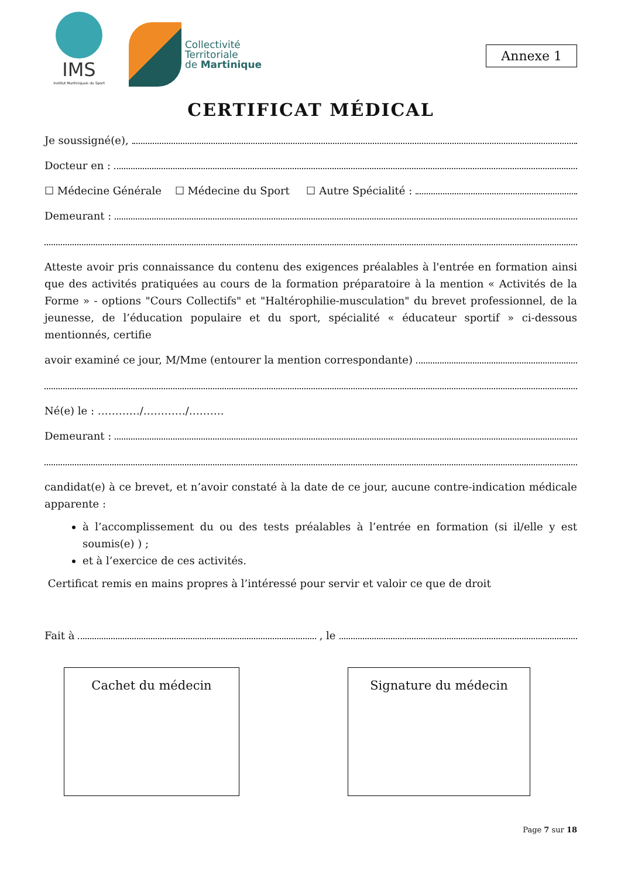IMS
Institut Martiniquais du Sport
Collectivité
Territoriale
de Martinique
Annexe 1
CERTIFICAT MÉDICAL
Je soussigné(e),
Docteur en :
☐ Médecine Générale ☐ Médecine du Sport ☐ Autre Spécialité :
Demeurant :
Atteste avoir pris connaissance du contenu des exigences préalables à l'entrée en formation ainsi que des activités pratiquées au cours de la formation préparatoire à la mention « Activités de la Forme » - options "Cours Collectifs" et "Haltérophilie-musculation" du brevet professionnel, de la jeunesse, de l’éducation populaire et du sport, spécialité « éducateur sportif » ci-dessous mentionnés, certifie
avoir examiné ce jour, M/Mme (entourer la mention correspondante)
Né(e) le : …………/…………/……….
Demeurant :
candidat(e) à ce brevet, et n’avoir constaté à la date de ce jour, aucune contre-indication médicale apparente :
à l’accomplissement du ou des tests préalables à l’entrée en formation (si il/elle y est soumis(e) ) ;
et à l’exercice de ces activités.
Certificat remis en mains propres à l’intéressé pour servir et valoir ce que de droit
Fait à , le
Cachet du médecin Signature du médecin
Page 7 sur 18